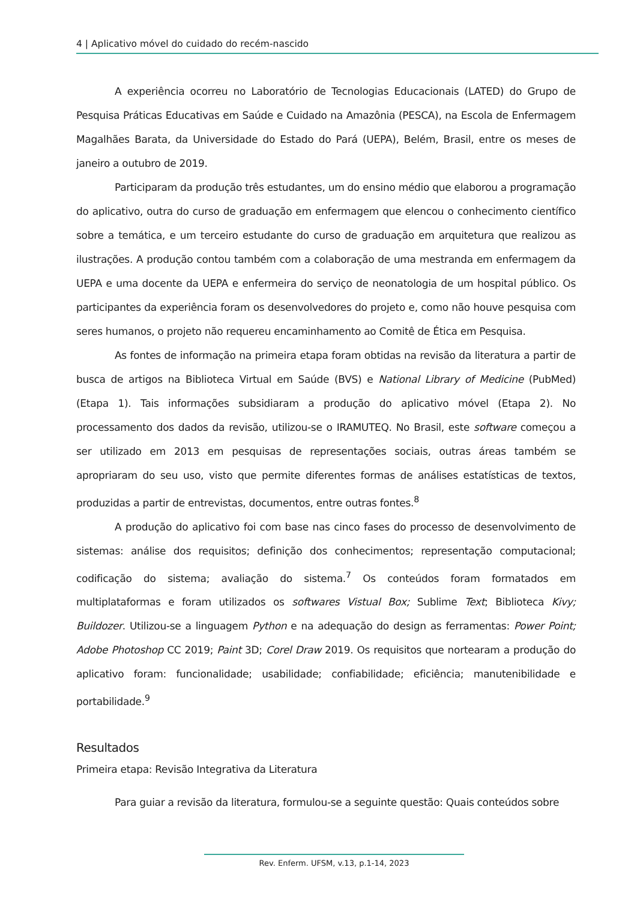4 | Aplicativo móvel do cuidado do recém-nascido
A experiência ocorreu no Laboratório de Tecnologias Educacionais (LATED) do Grupo de Pesquisa Práticas Educativas em Saúde e Cuidado na Amazônia (PESCA), na Escola de Enfermagem Magalhães Barata, da Universidade do Estado do Pará (UEPA), Belém, Brasil, entre os meses de janeiro a outubro de 2019.
Participaram da produção três estudantes, um do ensino médio que elaborou a programação do aplicativo, outra do curso de graduação em enfermagem que elencou o conhecimento científico sobre a temática, e um terceiro estudante do curso de graduação em arquitetura que realizou as ilustrações. A produção contou também com a colaboração de uma mestranda em enfermagem da UEPA e uma docente da UEPA e enfermeira do serviço de neonatologia de um hospital público. Os participantes da experiência foram os desenvolvedores do projeto e, como não houve pesquisa com seres humanos, o projeto não requereu encaminhamento ao Comitê de Ética em Pesquisa.
As fontes de informação na primeira etapa foram obtidas na revisão da literatura a partir de busca de artigos na Biblioteca Virtual em Saúde (BVS) e National Library of Medicine (PubMed) (Etapa 1). Tais informações subsidiaram a produção do aplicativo móvel (Etapa 2). No processamento dos dados da revisão, utilizou-se o IRAMUTEQ. No Brasil, este software começou a ser utilizado em 2013 em pesquisas de representações sociais, outras áreas também se apropriaram do seu uso, visto que permite diferentes formas de análises estatísticas de textos, produzidas a partir de entrevistas, documentos, entre outras fontes.<sup>8</sup>
A produção do aplicativo foi com base nas cinco fases do processo de desenvolvimento de sistemas: análise dos requisitos; definição dos conhecimentos; representação computacional; codificação do sistema; avaliação do sistema.<sup>7</sup> Os conteúdos foram formatados em multiplataformas e foram utilizados os softwares Vistual Box; Sublime Text; Biblioteca Kivy; Buildozer. Utilizou-se a linguagem Python e na adequação do design as ferramentas: Power Point; Adobe Photoshop CC 2019; Paint 3D; Corel Draw 2019. Os requisitos que nortearam a produção do aplicativo foram: funcionalidade; usabilidade; confiabilidade; eficiência; manutenibilidade e portabilidade.<sup>9</sup>
Resultados
Primeira etapa: Revisão Integrativa da Literatura
Para guiar a revisão da literatura, formulou-se a seguinte questão: Quais conteúdos sobre
Rev. Enferm. UFSM, v.13, p.1-14, 2023